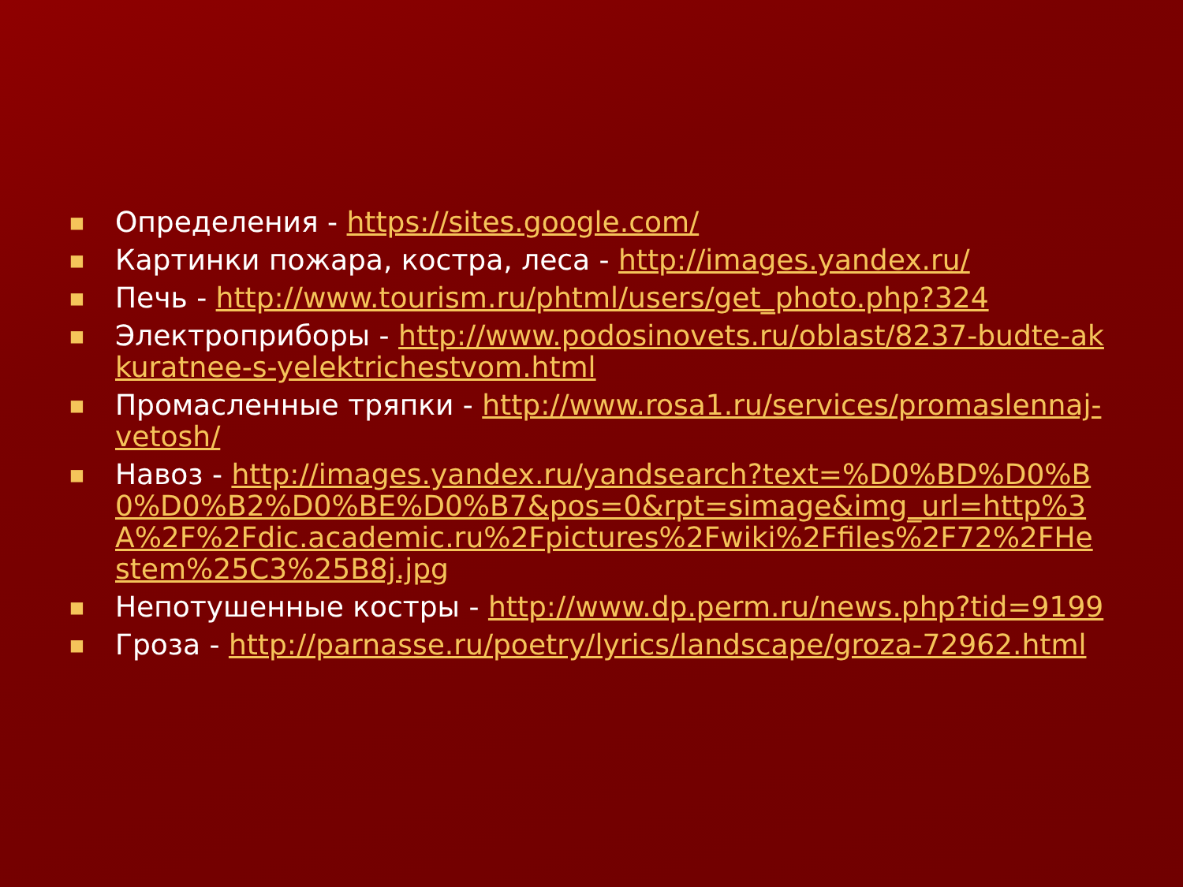■ Определения - https://sites.google.com/
■ Картинки пожара, костра, леса - http://images.yandex.ru/
■ Печь - http://www.tourism.ru/phtml/users/get_photo.php?324
■ Электроприборы - http://www.podosinovets.ru/oblast/8237-budte-akkuratnee-s-yelektrichestvom.html
■ Промасленные тряпки - http://www.rosa1.ru/services/promaslennaj-vetosh/
■ Навоз - http://images.yandex.ru/yandsearch?text=%D0%BD%D0%B0%D0%B2%D0%BE%D0%B7&pos=0&rpt=simage&img_url=http%3A%2F%2Fdic.academic.ru%2Fpictures%2Fwiki%2Ffiles%2F72%2FHestem%25C3%25B8j.jpg
■ Непотушенные костры - http://www.dp.perm.ru/news.php?tid=9199
■ Гроза - http://parnasse.ru/poetry/lyrics/landscape/groza-72962.html